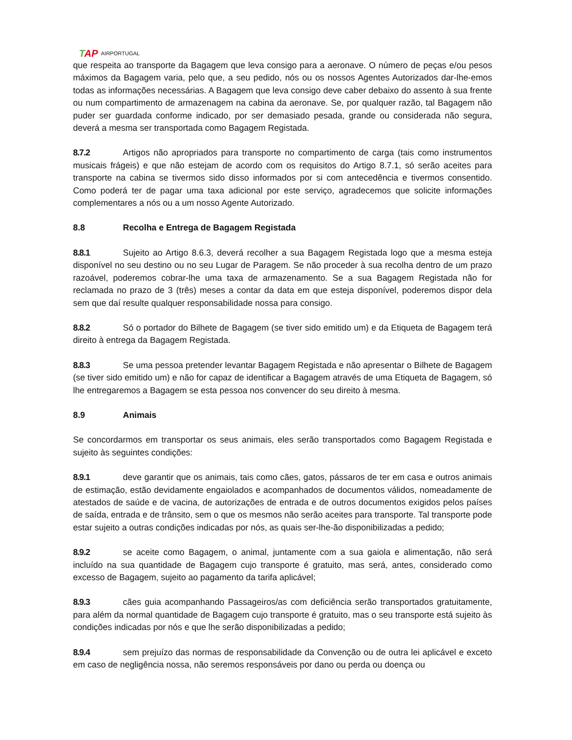TAP AIRPORTUGAL
que respeita ao transporte da Bagagem que leva consigo para a aeronave. O número de peças e/ou pesos máximos da Bagagem varia, pelo que, a seu pedido, nós ou os nossos Agentes Autorizados dar-lhe-emos todas as informações necessárias. A Bagagem que leva consigo deve caber debaixo do assento à sua frente ou num compartimento de armazenagem na cabina da aeronave. Se, por qualquer razão, tal Bagagem não puder ser guardada conforme indicado, por ser demasiado pesada, grande ou considerada não segura, deverá a mesma ser transportada como Bagagem Registada.
8.7.2 Artigos não apropriados para transporte no compartimento de carga (tais como instrumentos musicais frágeis) e que não estejam de acordo com os requisitos do Artigo 8.7.1, só serão aceites para transporte na cabina se tivermos sido disso informados por si com antecedência e tivermos consentido. Como poderá ter de pagar uma taxa adicional por este serviço, agradecemos que solicite informações complementares a nós ou a um nosso Agente Autorizado.
8.8 Recolha e Entrega de Bagagem Registada
8.8.1 Sujeito ao Artigo 8.6.3, deverá recolher a sua Bagagem Registada logo que a mesma esteja disponível no seu destino ou no seu Lugar de Paragem. Se não proceder à sua recolha dentro de um prazo razoável, poderemos cobrar-lhe uma taxa de armazenamento. Se a sua Bagagem Registada não for reclamada no prazo de 3 (três) meses a contar da data em que esteja disponível, poderemos dispor dela sem que daí resulte qualquer responsabilidade nossa para consigo.
8.8.2 Só o portador do Bilhete de Bagagem (se tiver sido emitido um) e da Etiqueta de Bagagem terá direito à entrega da Bagagem Registada.
8.8.3 Se uma pessoa pretender levantar Bagagem Registada e não apresentar o Bilhete de Bagagem (se tiver sido emitido um) e não for capaz de identificar a Bagagem através de uma Etiqueta de Bagagem, só lhe entregaremos a Bagagem se esta pessoa nos convencer do seu direito à mesma.
8.9 Animais
Se concordarmos em transportar os seus animais, eles serão transportados como Bagagem Registada e sujeito às seguintes condições:
8.9.1 deve garantir que os animais, tais como cães, gatos, pássaros de ter em casa e outros animais de estimação, estão devidamente engaiolados e acompanhados de documentos válidos, nomeadamente de atestados de saúde e de vacina, de autorizações de entrada e de outros documentos exigidos pelos países de saída, entrada e de trânsito, sem o que os mesmos não serão aceites para transporte. Tal transporte pode estar sujeito a outras condições indicadas por nós, as quais ser-lhe-ão disponibilizadas a pedido;
8.9.2 se aceite como Bagagem, o animal, juntamente com a sua gaiola e alimentação, não será incluído na sua quantidade de Bagagem cujo transporte é gratuito, mas será, antes, considerado como excesso de Bagagem, sujeito ao pagamento da tarifa aplicável;
8.9.3 cães guia acompanhando Passageiros/as com deficiência serão transportados gratuitamente, para além da normal quantidade de Bagagem cujo transporte é gratuito, mas o seu transporte está sujeito às condições indicadas por nós e que lhe serão disponibilizadas a pedido;
8.9.4 sem prejuízo das normas de responsabilidade da Convenção ou de outra lei aplicável e exceto em caso de negligência nossa, não seremos responsáveis por dano ou perda ou doença ou